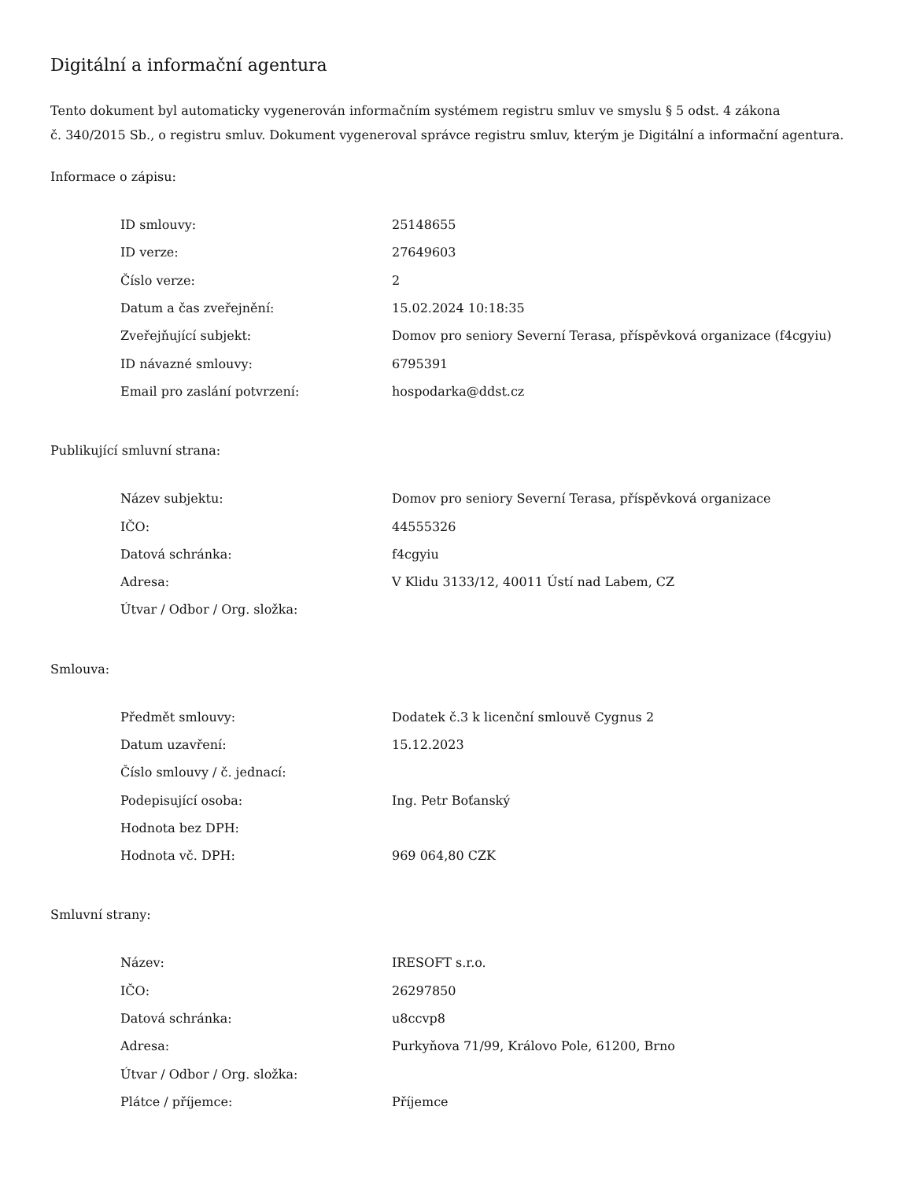Digitální a informační agentura
Tento dokument byl automaticky vygenerován informačním systémem registru smluv ve smyslu § 5 odst. 4 zákona
č. 340/2015 Sb., o registru smluv. Dokument vygeneroval správce registru smluv, kterým je Digitální a informační agentura.
Informace o zápisu:
| ID smlouvy: | 25148655 |
| ID verze: | 27649603 |
| Číslo verze: | 2 |
| Datum a čas zveřejnění: | 15.02.2024 10:18:35 |
| Zveřejňující subjekt: | Domov pro seniory Severní Terasa, příspěvková organizace (f4cgyiu) |
| ID návazné smlouvy: | 6795391 |
| Email pro zaslání potvrzení: | hospodarka@ddst.cz |
Publikující smluvní strana:
| Název subjektu: | Domov pro seniory Severní Terasa, příspěvková organizace |
| IČO: | 44555326 |
| Datová schránka: | f4cgyiu |
| Adresa: | V Klidu 3133/12, 40011 Ústí nad Labem, CZ |
| Útvar / Odbor / Org. složka: | |
Smlouva:
| Předmět smlouvy: | Dodatek č.3 k licenční smlouvě Cygnus 2 |
| Datum uzavření: | 15.12.2023 |
| Číslo smlouvy / č. jednací: | |
| Podepisující osoba: | Ing. Petr Boťanský |
| Hodnota bez DPH: | |
| Hodnota vč. DPH: | 969 064,80 CZK |
Smluvní strany:
| Název: | IRESOFT s.r.o. |
| IČO: | 26297850 |
| Datová schránka: | u8ccvp8 |
| Adresa: | Purkyňova 71/99, Královo Pole, 61200, Brno |
| Útvar / Odbor / Org. složka: | |
| Plátce / příjemce: | Příjemce |